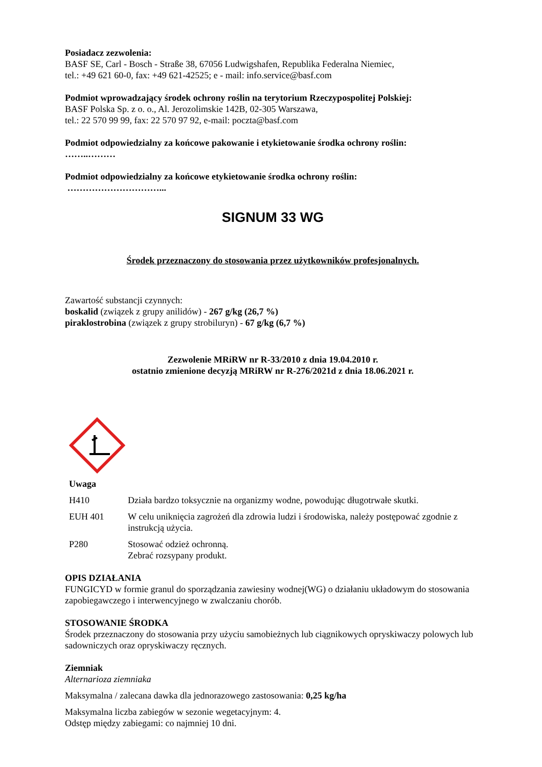Posiadacz zezwolenia:
BASF SE, Carl - Bosch - Straße 38, 67056 Ludwigshafen, Republika Federalna Niemiec,
tel.: +49 621 60-0, fax: +49 621-42525; e - mail: info.service@basf.com
Podmiot wprowadzający środek ochrony roślin na terytorium Rzeczypospolitej Polskiej:
BASF Polska Sp. z o. o., Al. Jerozolimskie 142B, 02-305 Warszawa,
tel.: 22 570 99 99, fax: 22 570 97 92, e-mail: poczta@basf.com
Podmiot odpowiedzialny za końcowe pakowanie i etykietowanie środka ochrony roślin:
……..………
Podmiot odpowiedzialny za końcowe etykietowanie środka ochrony roślin:
…………………………...
SIGNUM 33 WG
Środek przeznaczony do stosowania przez użytkowników profesjonalnych.
Zawartość substancji czynnych:
boskalid (związek z grupy anilidów) - 267 g/kg (26,7 %)
piraklostrobina (związek z grupy strobiluryn) - 67 g/kg (6,7 %)
Zezwolenie MRiRW nr R-33/2010 z dnia 19.04.2010 r.
ostatnio zmienione decyzją MRiRW nr R-276/2021d z dnia 18.06.2021 r.
Uwaga
| H410 | Działa bardzo toksycznie na organizmy wodne, powodując długotrwałe skutki. |
| EUH 401 | W celu uniknięcia zagrożeń dla zdrowia ludzi i środowiska, należy postępować zgodnie z instrukcją użycia. |
| P280 | Stosować odzież ochronną. Zebrać rozsypany produkt. |
OPIS DZIAŁANIA
FUNGICYD w formie granul do sporządzania zawiesiny wodnej(WG) o działaniu układowym do stosowania zapobiegawczego i interwencyjnego w zwalczaniu chorób.
STOSOWANIE ŚRODKA
Środek przeznaczony do stosowania przy użyciu samobieżnych lub ciągnikowych opryskiwaczy polowych lub sadowniczych oraz opryskiwaczy ręcznych.
Ziemniak
Alternarioza ziemniaka
Maksymalna / zalecana dawka dla jednorazowego zastosowania: 0,25 kg/ha
Maksymalna liczba zabiegów w sezonie wegetacyjnym: 4.
Odstęp między zabiegami: co najmniej 10 dni.